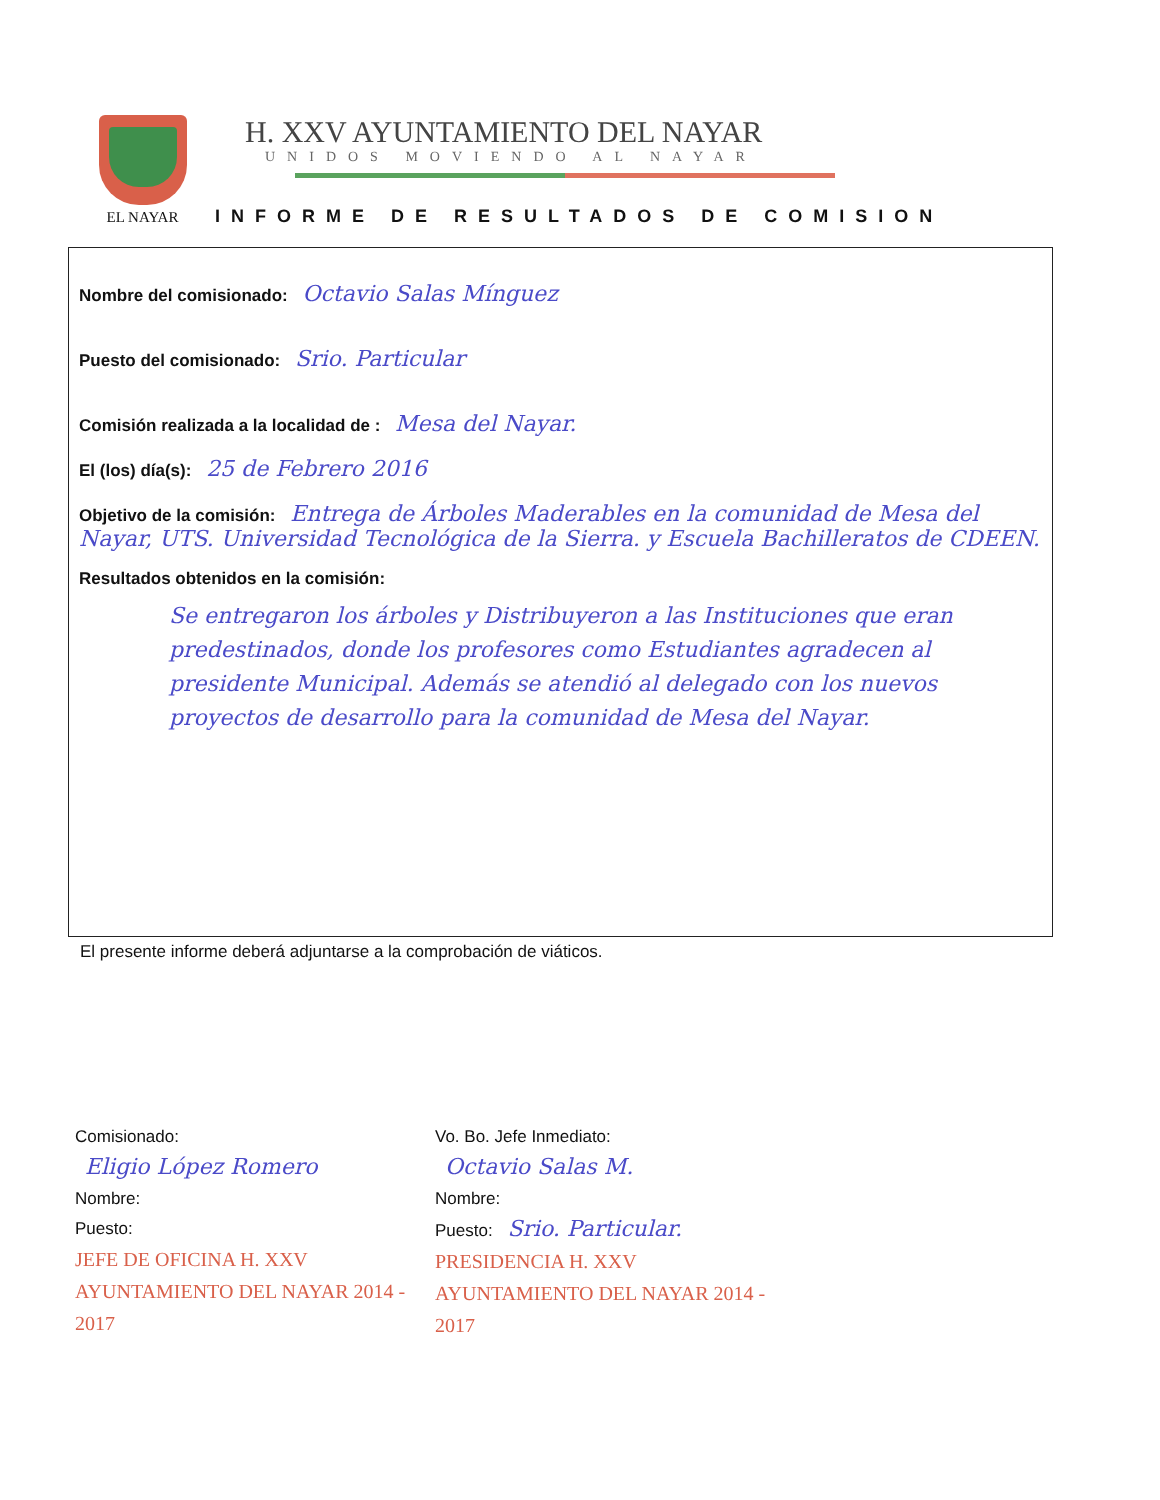EL NAYAR
H. XXV AYUNTAMIENTO DEL NAYAR
UNIDOS MOVIENDO AL NAYAR
INFORME DE RESULTADOS DE COMISION
Nombre del comisionado: Octavio Salas Mínguez
Puesto del comisionado: Srio. Particular
Comisión realizada a la localidad de : Mesa del Nayar.
El (los) día(s): 25 de Febrero 2016
Objetivo de la comisión: Entrega de Árboles Maderables en la comunidad de Mesa del Nayar, UTS. Universidad Tecnológica de la Sierra. y Escuela Bachilleratos de CDEEN.
Resultados obtenidos en la comisión:
Se entregaron los árboles y Distribuyeron a las Instituciones que eran predestinados, donde los profesores como Estudiantes agradecen al presidente Municipal. Además se atendió al delegado con los nuevos proyectos de desarrollo para la comunidad de Mesa del Nayar.
El presente informe deberá adjuntarse a la comprobación de viáticos.
Comisionado:
Eligio López Romero
Nombre:
Puesto:
JEFE DE OFICINA H. XXV AYUNTAMIENTO DEL NAYAR 2014 - 2017
Vo. Bo. Jefe Inmediato:
Octavio Salas M.
Nombre:
Puesto: Srio. Particular.
PRESIDENCIA H. XXV AYUNTAMIENTO DEL NAYAR 2014 - 2017